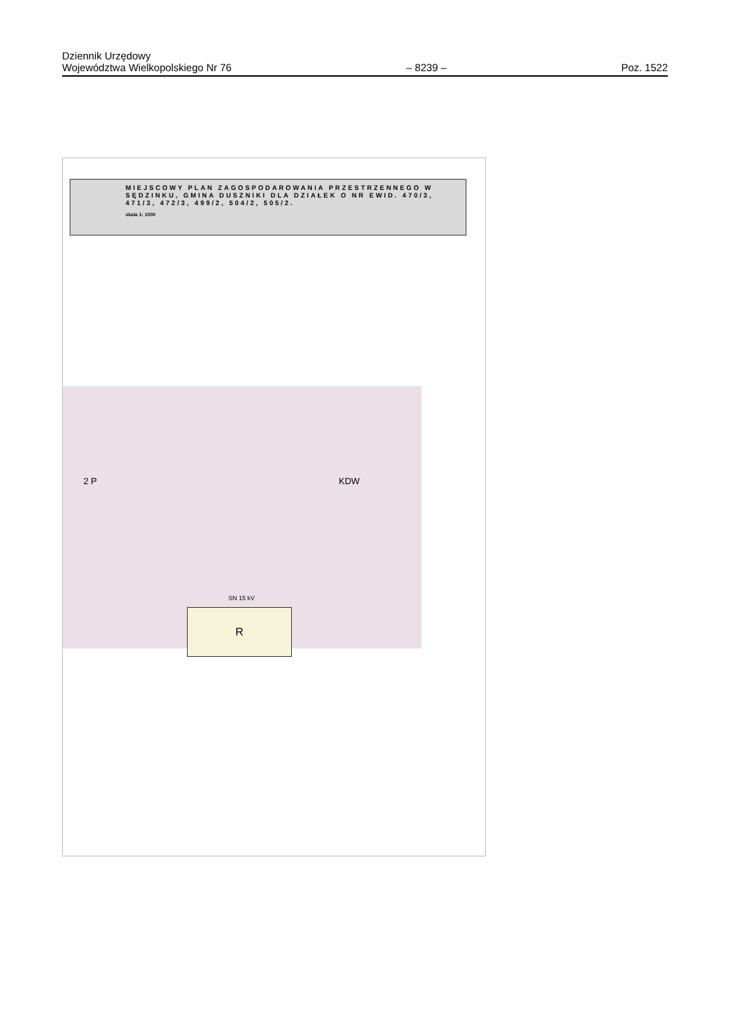Dziennik Urzędowy
Województwa Wielkopolskiego Nr 76
– 8239 –
Poz. 1522
MIEJSCOWY PLAN ZAGOSPODAROWANIA PRZESTRZENNEGO W SĘDZINKU, GMINA DUSZNIKI DLA DZIAŁEK O NR EWID. 470/3, 471/3, 472/3, 499/2, 504/2, 505/2.
skala 1: 1000
2 P KDW
SN 15 kV
R